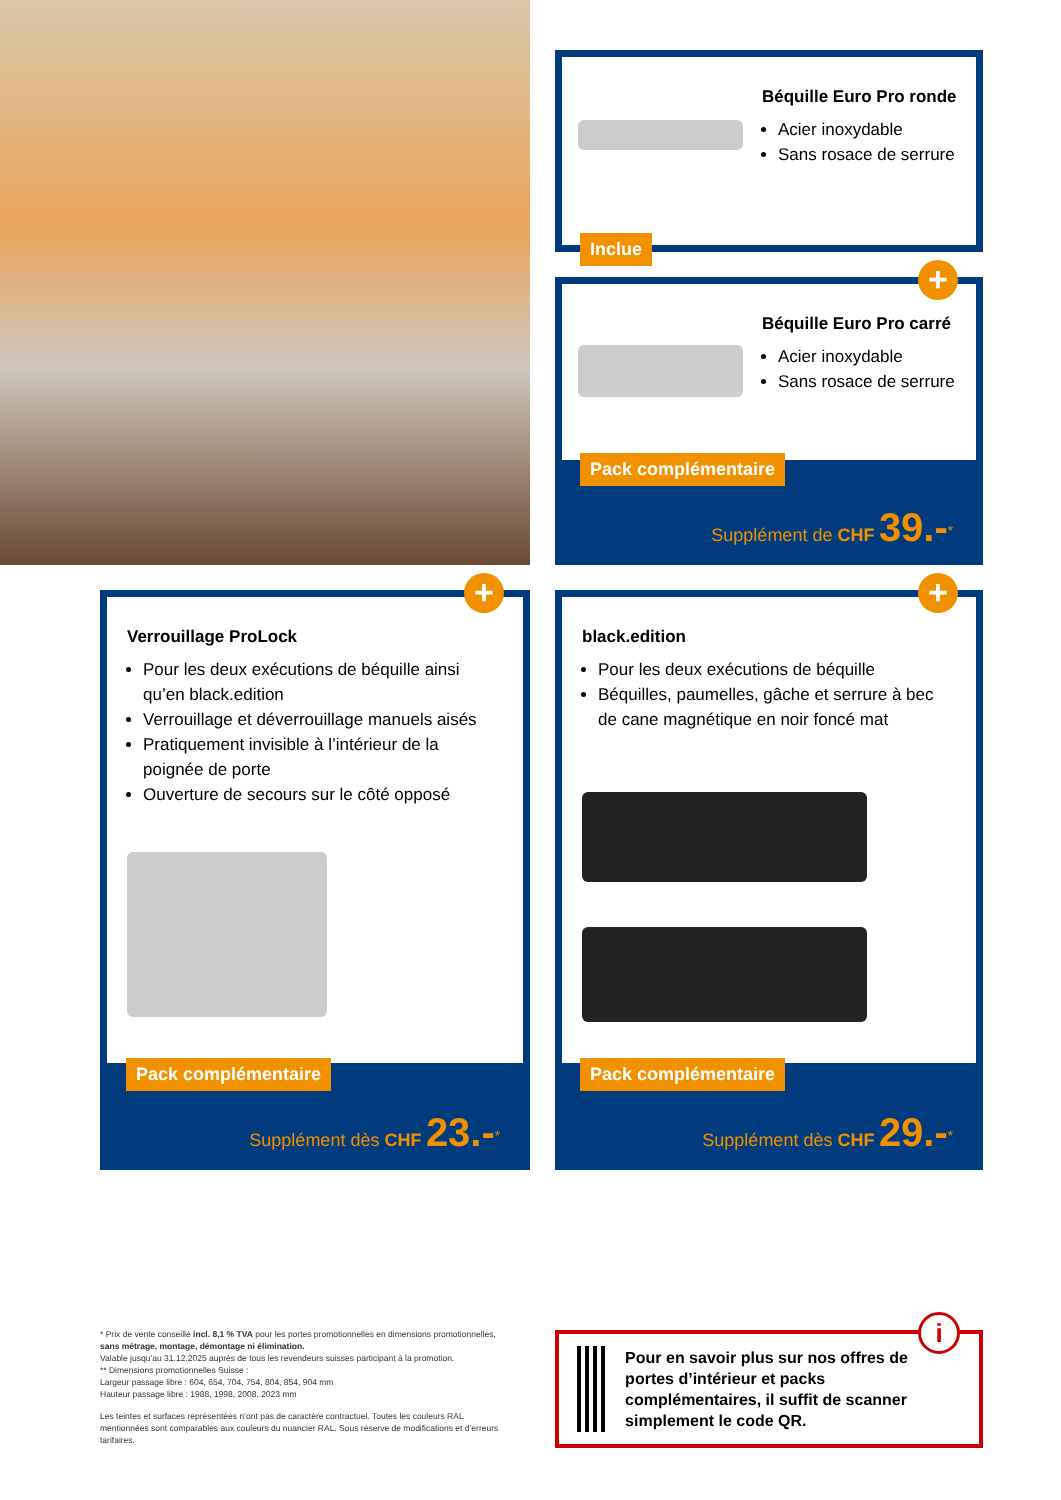Béquille Euro Pro ronde
Acier inoxydable
Sans rosace de serrure
Inclue
Béquille Euro Pro carré
Acier inoxydable
Sans rosace de serrure
+
Supplément de CHF 39.-<sup>*</sup> Pack complémentaire
Verrouillage ProLock
Pour les deux exécutions de béquille ainsi qu’en black.edition
Verrouillage et déverrouillage manuels aisés
Pratiquement invisible à l’intérieur de la poignée de porte
Ouverture de secours sur le côté opposé
+
Supplément dès CHF 23.-<sup>*</sup> Pack complémentaire
black.edition
Pour les deux exécutions de béquille
Béquilles, paumelles, gâche et serrure à bec de cane magnétique en noir foncé mat
+
Supplément dès CHF 29.-<sup>*</sup> Pack complémentaire
* Prix de vente conseillé incl. 8,1 % TVA pour les portes promotionnelles en dimensions promotionnelles, sans métrage, montage, démontage ni élimination.
Valable jusqu’au 31.12.2025 auprès de tous les revendeurs suisses participant à la promotion.
** Dimensions promotionnelles Suisse :
Largeur passage libre : 604, 654, 704, 754, 804, 854, 904 mm
Hauteur passage libre : 1988, 1998, 2008, 2023 mm
Les teintes et surfaces représentées n’ont pas de caractère contractuel. Toutes les couleurs RAL mentionnées sont comparables aux couleurs du nuancier RAL. Sous réserve de modifications et d’erreurs tarifaires.
Pour en savoir plus sur nos offres de portes d’intérieur et packs complémentaires, il suffit de scanner simplement le code QR.
i